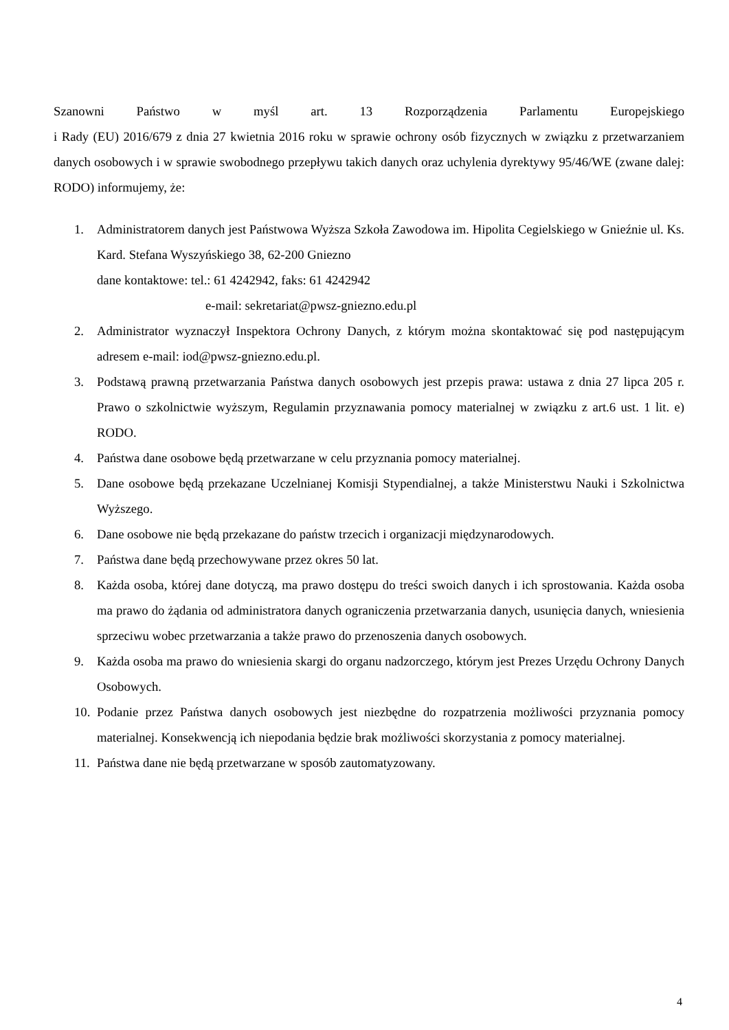Szanowni Państwo w myśl art. 13 Rozporządzenia Parlamentu Europejskiego
i Rady (EU) 2016/679 z dnia 27 kwietnia 2016 roku w sprawie ochrony osób fizycznych w związku z przetwarzaniem danych osobowych i w sprawie swobodnego przepływu takich danych oraz uchylenia dyrektywy 95/46/WE (zwane dalej: RODO) informujemy, że:
1. Administratorem danych jest Państwowa Wyższa Szkoła Zawodowa im. Hipolita Cegielskiego w Gnieźnie ul. Ks. Kard. Stefana Wyszyńskiego 38, 62-200 Gniezno
dane kontaktowe: tel.: 61 4242942, faks: 61 4242942
e-mail: sekretariat@pwsz-gniezno.edu.pl
2. Administrator wyznaczył Inspektora Ochrony Danych, z którym można skontaktować się pod następującym adresem e-mail: iod@pwsz-gniezno.edu.pl.
3. Podstawą prawną przetwarzania Państwa danych osobowych jest przepis prawa: ustawa z dnia 27 lipca 205 r. Prawo o szkolnictwie wyższym, Regulamin przyznawania pomocy materialnej w związku z art.6 ust. 1 lit. e) RODO.
4. Państwa dane osobowe będą przetwarzane w celu przyznania pomocy materialnej.
5. Dane osobowe będą przekazane Uczelnianej Komisji Stypendialnej, a także Ministerstwu Nauki i Szkolnictwa Wyższego.
6. Dane osobowe nie będą przekazane do państw trzecich i organizacji międzynarodowych.
7. Państwa dane będą przechowywane przez okres 50 lat.
8. Każda osoba, której dane dotyczą, ma prawo dostępu do treści swoich danych i ich sprostowania. Każda osoba ma prawo do żądania od administratora danych ograniczenia przetwarzania danych, usunięcia danych, wniesienia sprzeciwu wobec przetwarzania a także prawo do przenoszenia danych osobowych.
9. Każda osoba ma prawo do wniesienia skargi do organu nadzorczego, którym jest Prezes Urzędu Ochrony Danych Osobowych.
10. Podanie przez Państwa danych osobowych jest niezbędne do rozpatrzenia możliwości przyznania pomocy materialnej. Konsekwencją ich niepodania będzie brak możliwości skorzystania z pomocy materialnej.
11. Państwa dane nie będą przetwarzane w sposób zautomatyzowany.
4